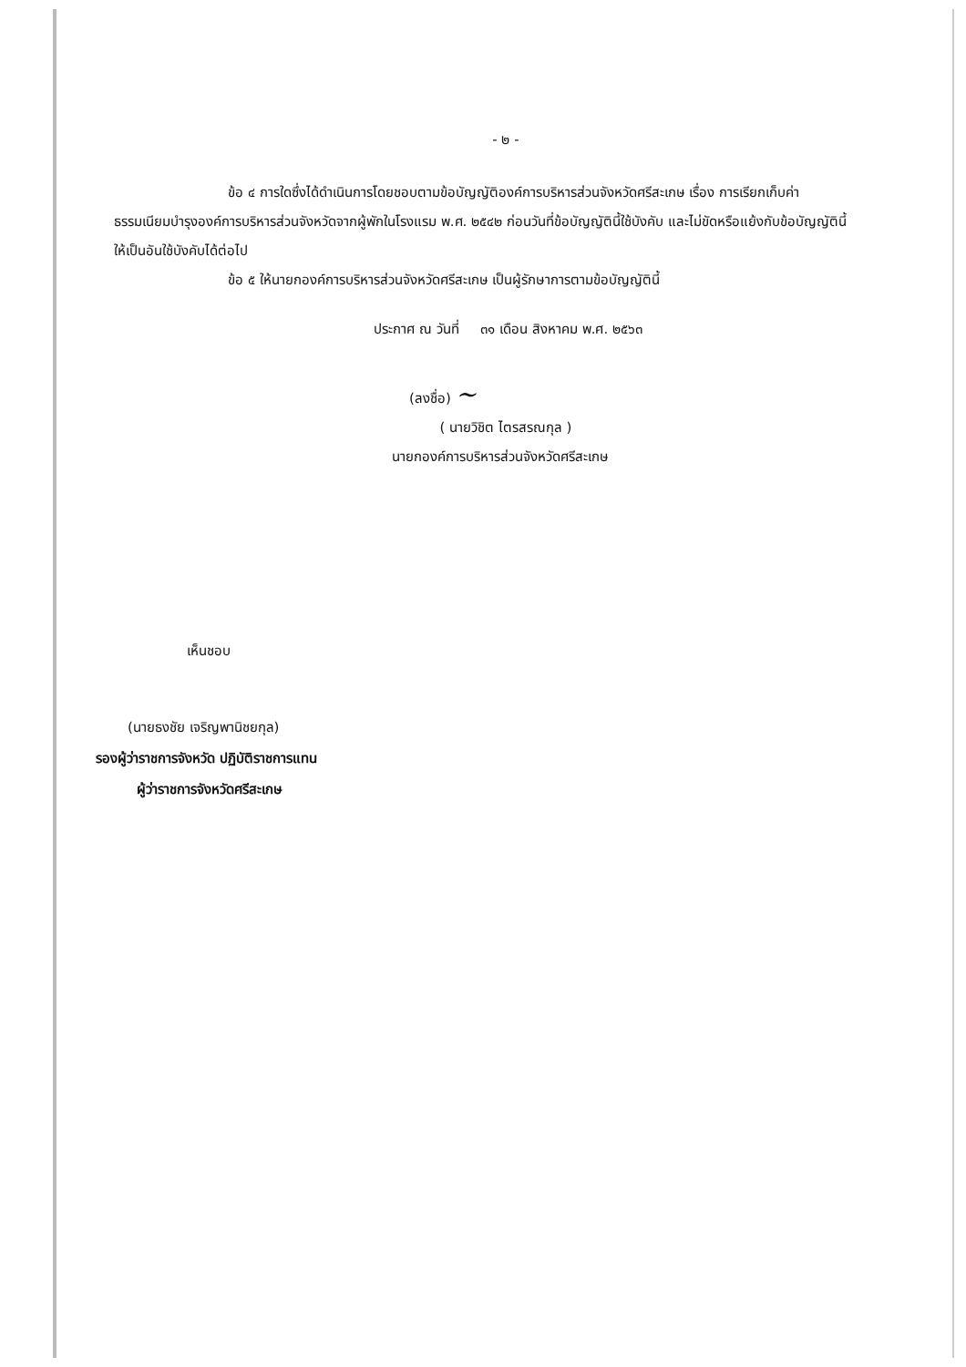- ๒ -
ข้อ ๔ การใดซึ่งได้ดำเนินการโดยชอบตามข้อบัญญัติองค์การบริหารส่วนจังหวัดศรีสะเกษ เรื่อง การเรียกเก็บค่าธรรมเนียมบำรุงองค์การบริหารส่วนจังหวัดจากผู้พักในโรงแรม พ.ศ. ๒๕๔๒ ก่อนวันที่ข้อบัญญัตินี้ใช้บังคับ และไม่ขัดหรือแย้งกับข้อบัญญัตินี้ ให้เป็นอันใช้บังคับได้ต่อไป
ข้อ ๕ ให้นายกองค์การบริหารส่วนจังหวัดศรีสะเกษ เป็นผู้รักษาการตามข้อบัญญัตินี้
ประกาศ ณ วันที่ ๓๑ เดือน สิงหาคม พ.ศ. ๒๕๖๓
(ลงชื่อ) ~
( นายวิชิต ไตรสรณกุล )
นายกองค์การบริหารส่วนจังหวัดศรีสะเกษ
เห็นชอบ
(นายธงชัย เจริญพานิชยกุล)
รองผู้ว่าราชการจังหวัด ปฏิบัติราชการแทน
ผู้ว่าราชการจังหวัดศรีสะเกษ